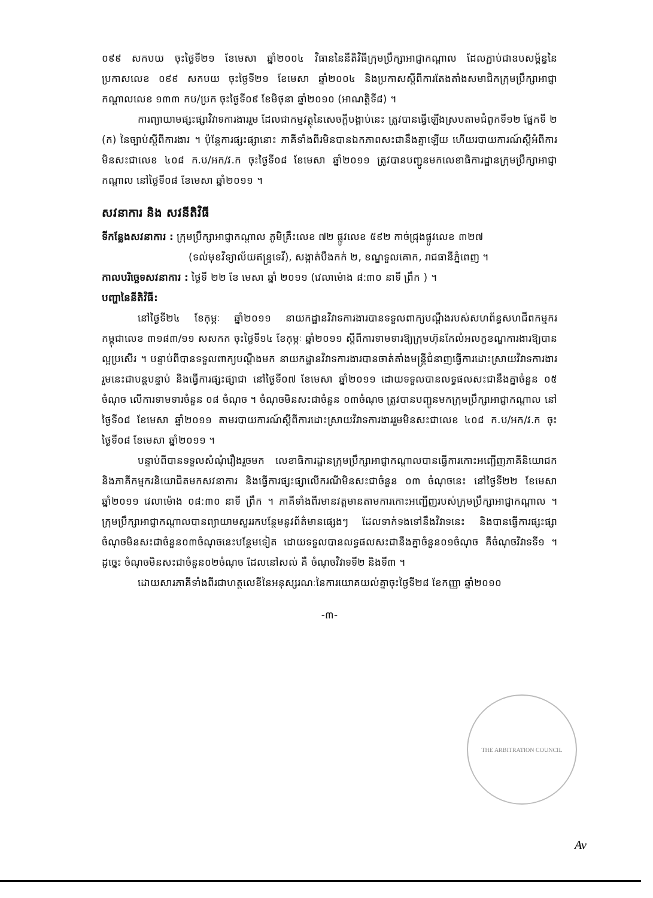០៩៩ សកបយ ចុះថ្ងៃទី២១ ខែមេសា ឆ្នាំ២០០៤ វិធាននៃនីតិវិធីក្រុមប្រឹក្សាអាជ្ញាកណ្តាល ដែលភ្ជាប់ជាឧបសម្ព័ន្ធនៃប្រកាសលេខ ០៩៩ សកបយ ចុះថ្ងៃទី២១ ខែមេសា ឆ្នាំ២០០៤ និងប្រកាសស្តីពីការតែងតាំងសមាជិកក្រុមប្រឹក្សាអាជ្ញាកណ្តាលលេខ ១៣៣ កប/ប្រក ចុះថ្ងៃទី០៩ ខែមិថុនា ឆ្នាំ២០១០ (អាណត្តិទី៨) ។
ការព្យាយាមផ្សះផ្សាវិវាទការងាររួម ដែលជាកម្មវត្ថុនៃសេចក្តីបង្គាប់នេះ ត្រូវបានធ្វើឡើងស្របតាមជំពូកទី១២ ផ្នែកទី ២ (ក) នៃច្បាប់ស្តីពីការងារ ។ ប៉ុន្តែការផ្សះផ្សានោះ ភាគីទាំងពីរមិនបានឯកភាពសះជានឹងគ្នាឡើយ ហើយរបាយការណ៍ស្តីអំពីការមិនសះជាលេខ ៤០៨ ក.ប/អក/វ.ក ចុះថ្ងៃទី០៨ ខែមេសា ឆ្នាំ២០១១ ត្រូវបានបញ្ជូនមកលេខាធិការដ្ឋានក្រុមប្រឹក្សាអាជ្ញាកណ្តាល នៅថ្ងៃទី០៨ ខែមេសា ឆ្នាំ២០១១ ។
សវនាការ និង សវនីតិវិធី
ទីកន្លែងសវនាការ : ក្រុមប្រឹក្សាអាជ្ញាកណ្តាល ភូមិគ្រឹះលេខ ៧២ ផ្លូវលេខ ៥៩២ កាច់ជ្រុងផ្លូវលេខ ៣២៧
(ទល់មុខវិទ្យាល័យឥន្ទ្រទេវី), សង្កាត់បឹងកក់ ២, ខណ្ឌទួលគោក, រាជធានីភ្នំពេញ ។
កាលបរិច្ឆេទសវនាការ : ថ្ងៃទី ២២ ខែ មេសា ឆ្នាំ ២០១១ (វេលាម៉ោង ៨:៣០ នាទី ព្រឹក ) ។
បញ្ហានៃនីតិវិធី:
នៅថ្ងៃទី២៤ ខែកុម្ភៈ ឆ្នាំ២០១១ នាយកដ្ឋានវិវាទការងារបានទទួលពាក្យបណ្តឹងរបស់សហព័ន្ធសហជីពកម្មករកម្ពុជាលេខ ៣១៨៣/១១ សសកក ចុះថ្ងៃទី១៤ ខែកុម្ភៈ ឆ្នាំ២០១១ ស្តីពីការទាមទារឱ្យក្រុមហ៊ុនកែលំអលក្ខខណ្ឌការងារឱ្យបានល្អប្រសើរ ។ បន្ទាប់ពីបានទទួលពាក្យបណ្តឹងមក នាយកដ្ឋានវិវាទការងារបានចាត់តាំងមន្ត្រីជំនាញធ្វើការដោះស្រាយវិវាទការងាររួមនេះជាបន្តបន្ទាប់ និងធ្វើការផ្សះផ្សាជា នៅថ្ងៃទី០៧ ខែមេសា ឆ្នាំ២០១១ ដោយទទួលបានលទ្ធផលសះជានឹងគ្នាចំនួន ០៥ ចំណុច លើការទាមទារចំនួន ០៨ ចំណុច ។ ចំណុចមិនសះជាចំនួន ០៣ចំណុច ត្រូវបានបញ្ជូនមកក្រុមប្រឹក្សាអាជ្ញាកណ្តាល នៅថ្ងៃទី០៨ ខែមេសា ឆ្នាំ២០១១ តាមរបាយការណ៍ស្តីពីការដោះស្រាយវិវាទការងាររួមមិនសះជាលេខ ៤០៨ ក.ប/អក/វ.ក ចុះថ្ងៃទី០៨ ខែមេសា ឆ្នាំ២០១១ ។
បន្ទាប់ពីបានទទួលសំណុំរឿងរួចមក លេខាធិការដ្ឋានក្រុមប្រឹក្សាអាជ្ញាកណ្តាលបានធ្វើការកោះអញ្ជើញភាគីនិយោជក និងភាគីកម្មករនិយោជិតមកសវនាការ និងធ្វើការផ្សះផ្សាលើករណីមិនសះជាចំនួន ០៣ ចំណុចនេះ នៅថ្ងៃទី២២ ខែមេសា ឆ្នាំ២០១១ វេលាម៉ោង ០៨:៣០ នាទី ព្រឹក ។ ភាគីទាំងពីរមានវត្តមានតាមការកោះអញ្ជើញរបស់ក្រុមប្រឹក្សាអាជ្ញាកណ្តាល ។ ក្រុមប្រឹក្សាអាជ្ញាកណ្តាលបានព្យាយាមសួររកបន្ថែមនូវព័ត៌មានផ្សេងៗ ដែលទាក់ទងទៅនឹងវិវាទនេះ និងបានធ្វើការផ្សះផ្សាចំណុចមិនសះជាចំនួន០៣ចំណុចនេះបន្ថែមទៀត ដោយទទួលបានលទ្ធផលសះជានឹងគ្នាចំនួន០១ចំណុច គឺចំណុចវិវាទទី១ ។ ដូច្នេះ ចំណុចមិនសះជាចំនួន០២ចំណុច ដែលនៅសល់ គឺ ចំណុចវិវាទទី២ និងទី៣ ។
ដោយសារភាគីទាំងពីរជាហត្ថលេខីនៃអនុស្សរណៈនៃការយោគយល់គ្នាចុះថ្ងៃទី២៨ ខែកញ្ញា ឆ្នាំ២០១០
-៣-
THE ARBITRATION COUNCIL
Av